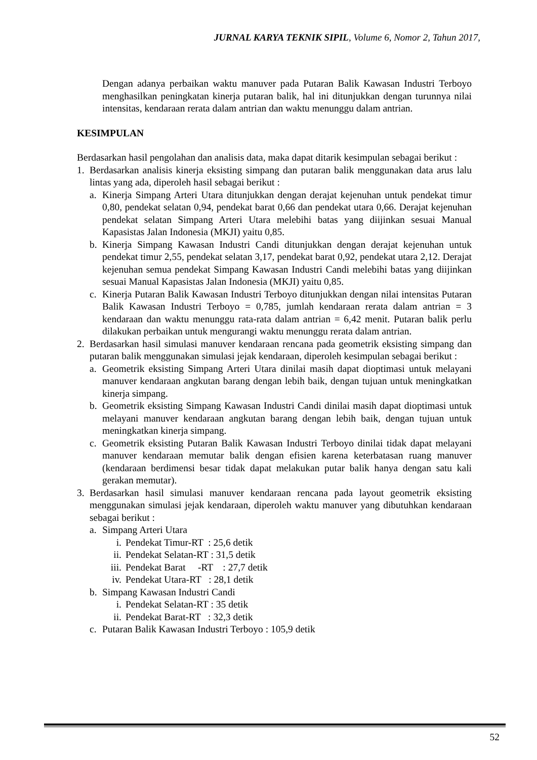JURNAL KARYA TEKNIK SIPIL, Volume 6, Nomor 2, Tahun 2017,
Dengan adanya perbaikan waktu manuver pada Putaran Balik Kawasan Industri Terboyo menghasilkan peningkatan kinerja putaran balik, hal ini ditunjukkan dengan turunnya nilai intensitas, kendaraan rerata dalam antrian dan waktu menunggu dalam antrian.
KESIMPULAN
Berdasarkan hasil pengolahan dan analisis data, maka dapat ditarik kesimpulan sebagai berikut :
1. Berdasarkan analisis kinerja eksisting simpang dan putaran balik menggunakan data arus lalu lintas yang ada, diperoleh hasil sebagai berikut :
a. Kinerja Simpang Arteri Utara ditunjukkan dengan derajat kejenuhan untuk pendekat timur 0,80, pendekat selatan 0,94, pendekat barat 0,66 dan pendekat utara 0,66. Derajat kejenuhan pendekat selatan Simpang Arteri Utara melebihi batas yang diijinkan sesuai Manual Kapasistas Jalan Indonesia (MKJI) yaitu 0,85.
b. Kinerja Simpang Kawasan Industri Candi ditunjukkan dengan derajat kejenuhan untuk pendekat timur 2,55, pendekat selatan 3,17, pendekat barat 0,92, pendekat utara 2,12. Derajat kejenuhan semua pendekat Simpang Kawasan Industri Candi melebihi batas yang diijinkan sesuai Manual Kapasistas Jalan Indonesia (MKJI) yaitu 0,85.
c. Kinerja Putaran Balik Kawasan Industri Terboyo ditunjukkan dengan nilai intensitas Putaran Balik Kawasan Industri Terboyo = 0,785, jumlah kendaraan rerata dalam antrian = 3 kendaraan dan waktu menunggu rata-rata dalam antrian = 6,42 menit. Putaran balik perlu dilakukan perbaikan untuk mengurangi waktu menunggu rerata dalam antrian.
2. Berdasarkan hasil simulasi manuver kendaraan rencana pada geometrik eksisting simpang dan putaran balik menggunakan simulasi jejak kendaraan, diperoleh kesimpulan sebagai berikut :
a. Geometrik eksisting Simpang Arteri Utara dinilai masih dapat dioptimasi untuk melayani manuver kendaraan angkutan barang dengan lebih baik, dengan tujuan untuk meningkatkan kinerja simpang.
b. Geometrik eksisting Simpang Kawasan Industri Candi dinilai masih dapat dioptimasi untuk melayani manuver kendaraan angkutan barang dengan lebih baik, dengan tujuan untuk meningkatkan kinerja simpang.
c. Geometrik eksisting Putaran Balik Kawasan Industri Terboyo dinilai tidak dapat melayani manuver kendaraan memutar balik dengan efisien karena keterbatasan ruang manuver (kendaraan berdimensi besar tidak dapat melakukan putar balik hanya dengan satu kali gerakan memutar).
3. Berdasarkan hasil simulasi manuver kendaraan rencana pada layout geometrik eksisting menggunakan simulasi jejak kendaraan, diperoleh waktu manuver yang dibutuhkan kendaraan sebagai berikut :
a. Simpang Arteri Utara
i. Pendekat Timur-RT : 25,6 detik
ii. Pendekat Selatan-RT : 31,5 detik
iii. Pendekat Barat -RT : 27,7 detik
iv. Pendekat Utara-RT : 28,1 detik
b. Simpang Kawasan Industri Candi
i. Pendekat Selatan-RT : 35 detik
ii. Pendekat Barat-RT : 32,3 detik
c. Putaran Balik Kawasan Industri Terboyo : 105,9 detik
52